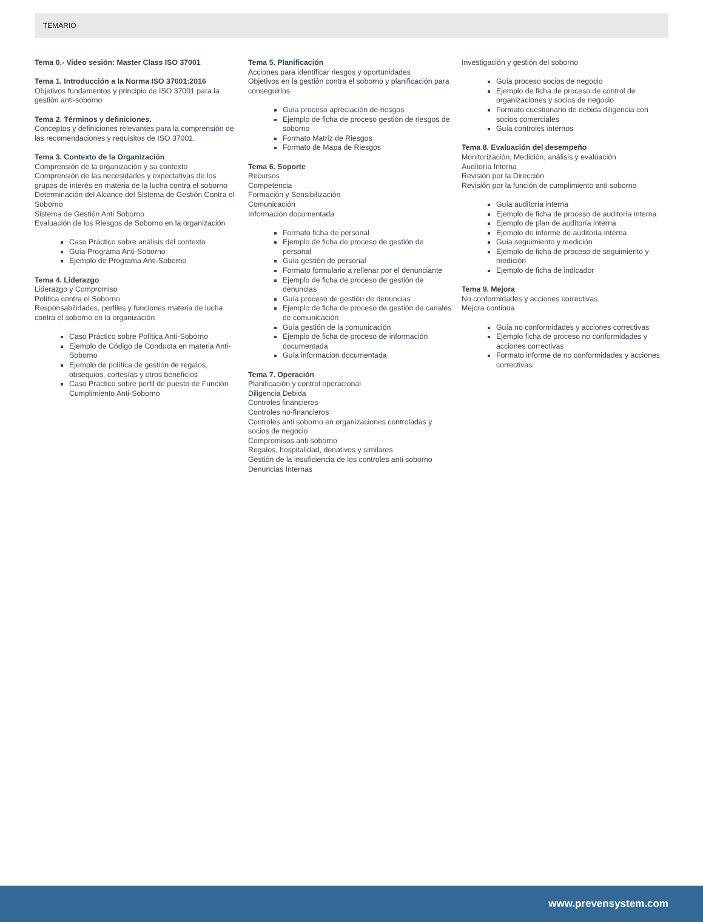TEMARIO
Tema 0.- Video sesión: Master Class ISO 37001
Tema 1. Introducción a la Norma ISO 37001:2016
Objetivos fundamentos y principio de ISO 37001 para la gestión anti-soborno
Tema 2. Términos y definiciones.
Conceptos y definiciones relevantes para la comprensión de las recomendaciones y requisitos de ISO 37001.
Tema 3. Contexto de la Organización
Comprensión de la organización y su contexto
Comprensión de las necesidades y expectativas de los grupos de interés en materia de la lucha contra el soborno
Determinación del Alcance del Sistema de Gestión Contra el Soborno
Sistema de Gestión Anti Soborno
Evaluación de los Riesgos de Soborno en la organización
Caso Práctico sobre análisis del contexto
Guía Programa Anti-Soborno
Ejemplo de Programa Anti-Soborno
Tema 4. Liderazgo
Liderazgo y Compromiso
Política contra el Soborno
Responsabilidades, perfiles y funciones materia de lucha contra el soborno en la organización
Caso Práctico sobre Política Anti-Soborno
Ejemplo de Código de Conducta en materia Anti-Soborno
Ejemplo de política de gestión de regalos, obsequios, cortesías y otros beneficios
Caso Práctico sobre perfil de puesto de Función Cumplimiento Anti-Soborno
Tema 5. Planificación
Acciones para identificar riesgos y oportunidades
Objetivos en la gestión contra el soborno y planificación para conseguirlos
Guía proceso apreciación de riesgos
Ejemplo de ficha de proceso gestión de riesgos de soborno
Formato Matriz de Riesgos
Formato de Mapa de Riesgos
Tema 6. Soporte
Recursos
Competencia
Formación y Sensibilización
Comunicación
Información documentada
Formato ficha de personal
Ejemplo de ficha de proceso de gestión de personal
Guía gestión de personal
Formato formulario a rellenar por el denunciante
Ejemplo de ficha de proceso de gestión de denuncias
Guía proceso de gestión de denuncias
Ejemplo de ficha de proceso de gestión de canales de comunicación
Guía gestión de la comunicación
Ejemplo de ficha de proceso de información documentada
Guía informacion documentada
Tema 7. Operación
Planificación y control operacional
Diligencia Debida
Controles financieros
Controles no-financieros
Controles anti soborno en organizaciones controladas y socios de negocio
Compromisos anti soborno
Regalos, hospitalidad, donativos y similares
Gestión de la insuficiencia de los controles anti soborno
Denuncias Internas
Investigación y gestión del soborno
Guía proceso socios de negocio
Ejemplo de ficha de proceso de control de organizaciones y socios de negocio
Formato cuestionario de debida diligencia con socios comerciales
Guía controles internos
Tema 8. Evaluación del desempeño
Monitorización, Medición, análisis y evaluación
Auditoría Interna
Revisión por la Dirección
Revisión por la función de cumplimiento anti soborno
Guía auditoría interna
Ejemplo de ficha de proceso de auditoría interna
Ejemplo de plan de auditoría interna
Ejemplo de informe de auditoría interna
Guía seguimiento y medición
Ejemplo de ficha de proceso de seguimiento y medición
Ejemplo de ficha de indicador
Tema 9. Mejora
No conformidades y acciones correctivas
Mejora continua
Guía no conformidades y acciones correctivas
Ejemplo ficha de proceso no conformidades y acciones correctivas
Formato informe de no conformidades y acciones correctivas
www.prevensystem.com